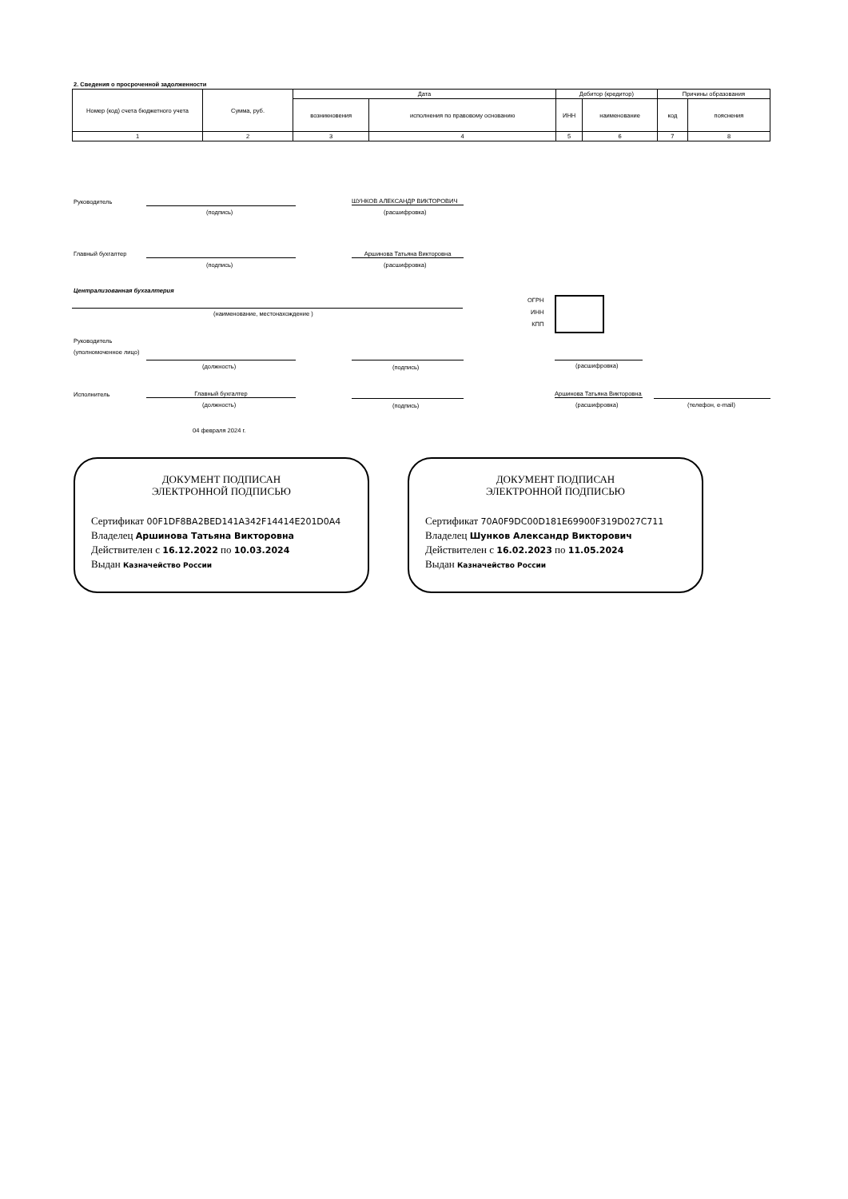2. Сведения о просроченной задолженности
| Номер (код) счета бюджетного учета | Сумма, руб. | Дата | | Дебитор (кредитор) | | Причины образования | |
| --- | --- | --- | --- | --- | --- | --- | --- |
| | | возникновения | исполнения по правовому основанию | ИНН | наименование | код | пояснения |
| 1 | 2 | 3 | 4 | 5 | 6 | 7 | 8 |
Руководитель
(подпись)
ШУНКОВ АЛЕКСАНДР ВИКТОРОВИЧ
(расшифровка)
Главный бухгалтер
(подпись)
Аршинова Татьяна Викторовна
(расшифровка)
Централизованная бухгалтерия
(наименование, местонахождение )
ОГРН
ИНН
КПП
Руководитель
(уполномоченное лицо)
(должность) (подпись) (расшифровка)
Исполнитель Главный бухгалтер
(должность) (подпись)
Аршинова Татьяна Викторовна
(расшифровка) (телефон, e-mail)
04 февраля 2024 г.
ДОКУМЕНТ ПОДПИСАН
ЭЛЕКТРОННОЙ ПОДПИСЬЮ
Сертификат 00F1DF8BA2BED141A342F14414E201D0A4
Владелец Аршинова Татьяна Викторовна
Действителен с 16.12.2022 по 10.03.2024
Выдан Казначейство России
ДОКУМЕНТ ПОДПИСАН
ЭЛЕКТРОННОЙ ПОДПИСЬЮ
Сертификат 70A0F9DC00D181E69900F319D027C711
Владелец Шунков Александр Викторович
Действителен с 16.02.2023 по 11.05.2024
Выдан Казначейство России